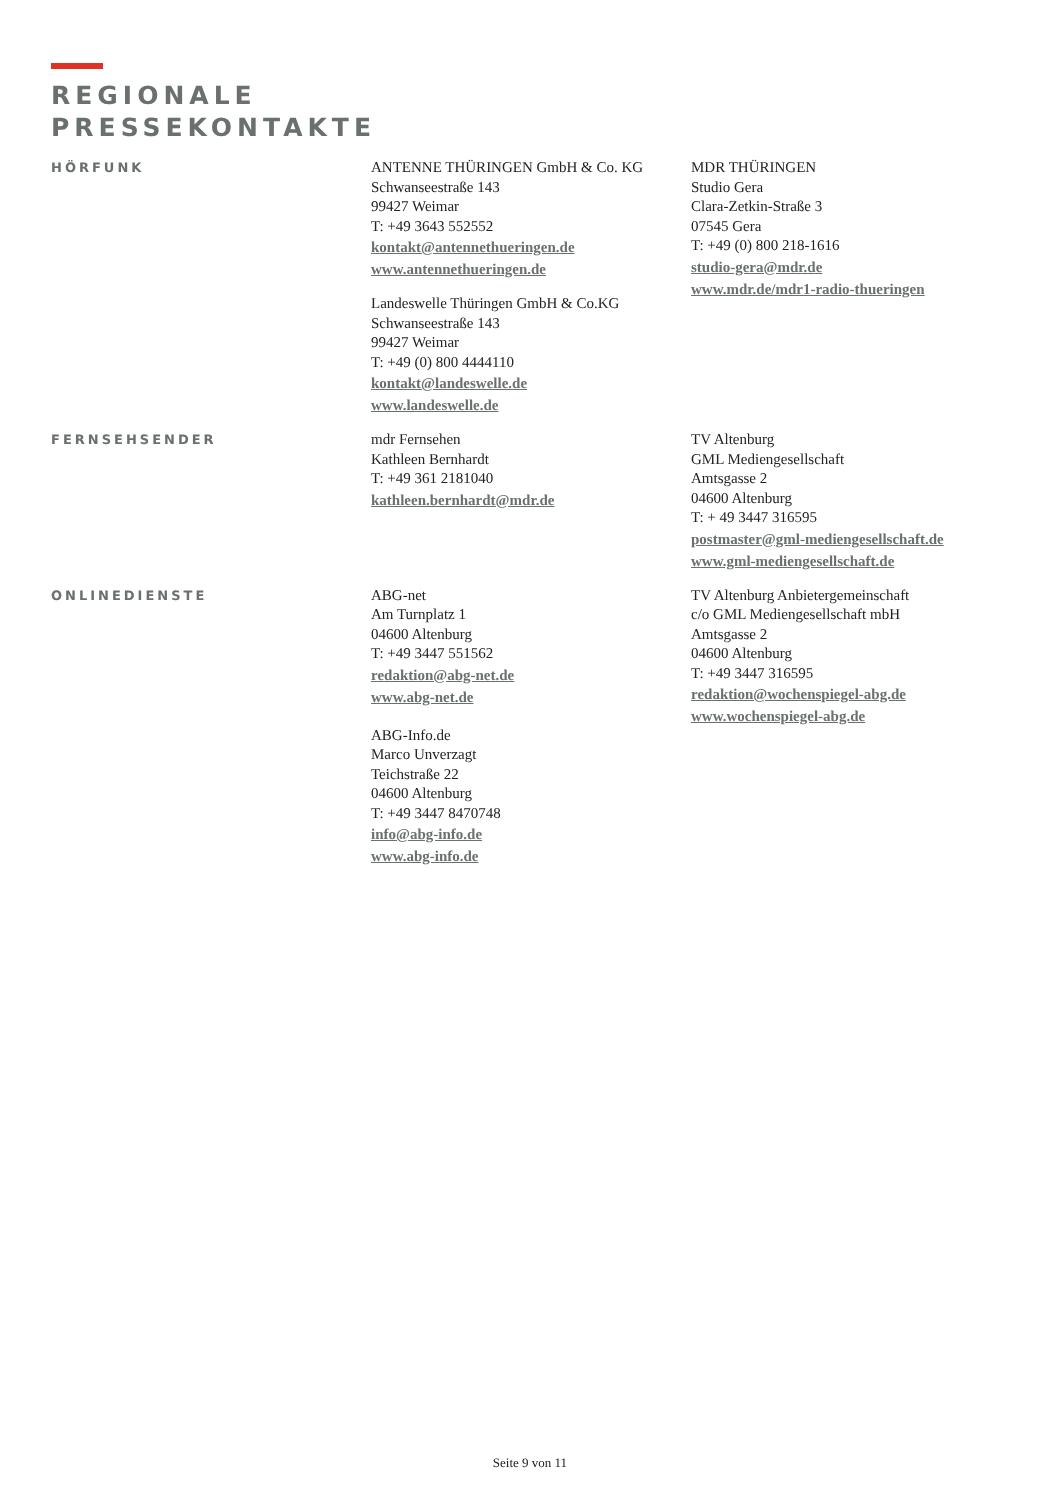REGIONALE
PRESSEKONTAKTE
HÖRFUNK
ANTENNE THÜRINGEN GmbH & Co. KG
Schwanseestraße 143
99427 Weimar
T: +49 3643 552552
kontakt@antennethueringen.de
www.antennethueringen.de
Landeswelle Thüringen GmbH & Co.KG
Schwanseestraße 143
99427 Weimar
T: +49 (0) 800 4444110
kontakt@landeswelle.de
www.landeswelle.de
MDR THÜRINGEN
Studio Gera
Clara-Zetkin-Straße 3
07545 Gera
T: +49 (0) 800 218-1616
studio-gera@mdr.de
www.mdr.de/mdr1-radio-thueringen
FERNSEHSENDER
mdr Fernsehen
Kathleen Bernhardt
T: +49 361 2181040
kathleen.bernhardt@mdr.de
TV Altenburg
GML Mediengesellschaft
Amtsgasse 2
04600 Altenburg
T: + 49 3447 316595
postmaster@gml-mediengesellschaft.de
www.gml-mediengesellschaft.de
ONLINEDIENSTE
ABG-net
Am Turnplatz 1
04600 Altenburg
T: +49 3447 551562
redaktion@abg-net.de
www.abg-net.de
ABG-Info.de
Marco Unverzagt
Teichstraße 22
04600 Altenburg
T: +49 3447 8470748
info@abg-info.de
www.abg-info.de
TV Altenburg Anbietergemeinschaft
c/o GML Mediengesellschaft mbH
Amtsgasse 2
04600 Altenburg
T: +49 3447 316595
redaktion@wochenspiegel-abg.de
www.wochenspiegel-abg.de
Seite 9 von 11